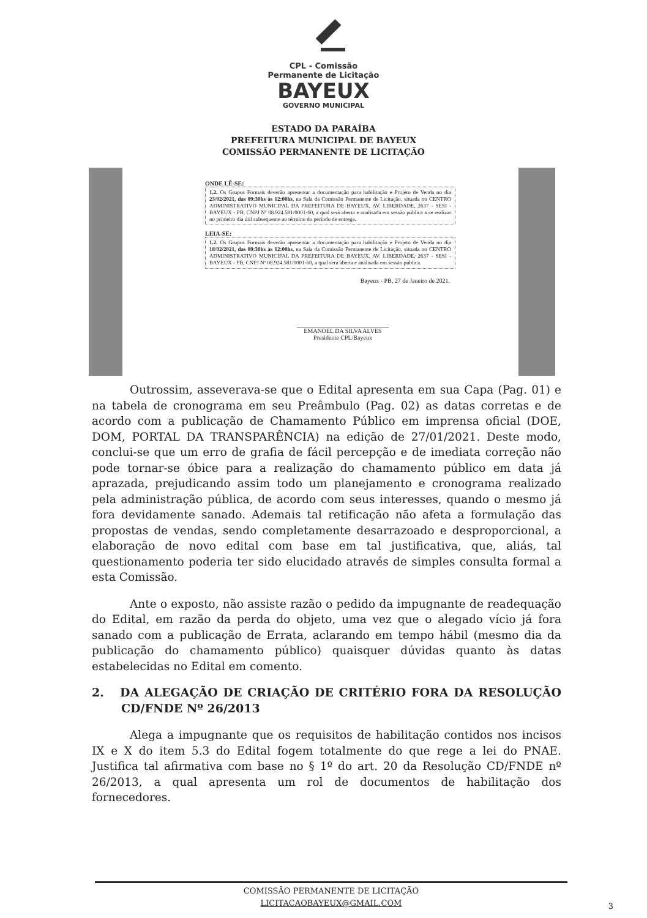CPL - Comissão
Permanente de Licitação
BAYEUX
GOVERNO MUNICIPAL
ESTADO DA PARAÍBA
PREFEITURA MUNICIPAL DE BAYEUX
COMISSÃO PERMANENTE DE LICITAÇÃO
ONDE LÊ-SE:
1.2. Os Grupos Formais deverão apresentar a documentação para habilitação e Projeto de Venda no dia 23/02/2021, das 09:30hs às 12:00hs, na Sala da Comissão Permanente de Licitação, situada no CENTRO ADMINISTRATIVO MUNICIPAL DA PREFEITURA DE BAYEUX, AV. LIBERDADE, 2637 - SESI - BAYEUX - PB, CNPJ Nº 08.924.581/0001-60, a qual será aberta e analisada em sessão pública a se realizar no primeiro dia útil subsequente ao término do período de entrega.
LEIA-SE:
1.2. Os Grupos Formais deverão apresentar a documentação para habilitação e Projeto de Venda no dia 18/02/2021, das 09:30hs às 12:00hs, na Sala da Comissão Permanente de Licitação, situada no CENTRO ADMINISTRATIVO MUNICIPAL DA PREFEITURA DE BAYEUX, AV. LIBERDADE, 2637 - SESI - BAYEUX - PB, CNPJ Nº 08.924.581/0001-60, a qual será aberta e analisada em sessão pública.
Bayeux - PB, 27 de Janeiro de 2021.
EMANOEL DA SILVA ALVES
Presidente CPL/Bayeux
Outrossim, asseverava-se que o Edital apresenta em sua Capa (Pag. 01) e na tabela de cronograma em seu Preâmbulo (Pag. 02) as datas corretas e de acordo com a publicação de Chamamento Público em imprensa oficial (DOE, DOM, PORTAL DA TRANSPARÊNCIA) na edição de 27/01/2021. Deste modo, conclui-se que um erro de grafia de fácil percepção e de imediata correção não pode tornar-se óbice para a realização do chamamento público em data já aprazada, prejudicando assim todo um planejamento e cronograma realizado pela administração pública, de acordo com seus interesses, quando o mesmo já fora devidamente sanado. Ademais tal retificação não afeta a formulação das propostas de vendas, sendo completamente desarrazoado e desproporcional, a elaboração de novo edital com base em tal justificativa, que, aliás, tal questionamento poderia ter sido elucidado através de simples consulta formal a esta Comissão.
Ante o exposto, não assiste razão o pedido da impugnante de readequação do Edital, em razão da perda do objeto, uma vez que o alegado vício já fora sanado com a publicação de Errata, aclarando em tempo hábil (mesmo dia da publicação do chamamento público) quaisquer dúvidas quanto às datas estabelecidas no Edital em comento.
2. DA ALEGAÇÃO DE CRIAÇÃO DE CRITÉRIO FORA DA RESOLUÇÃO CD/FNDE Nº 26/2013
Alega a impugnante que os requisitos de habilitação contidos nos incisos IX e X do item 5.3 do Edital fogem totalmente do que rege a lei do PNAE. Justifica tal afirmativa com base no § 1º do art. 20 da Resolução CD/FNDE nº 26/2013, a qual apresenta um rol de documentos de habilitação dos fornecedores.
COMISSÃO PERMANENTE DE LICITAÇÃO
LICITACAOBAYEUX@GMAIL.COM
3